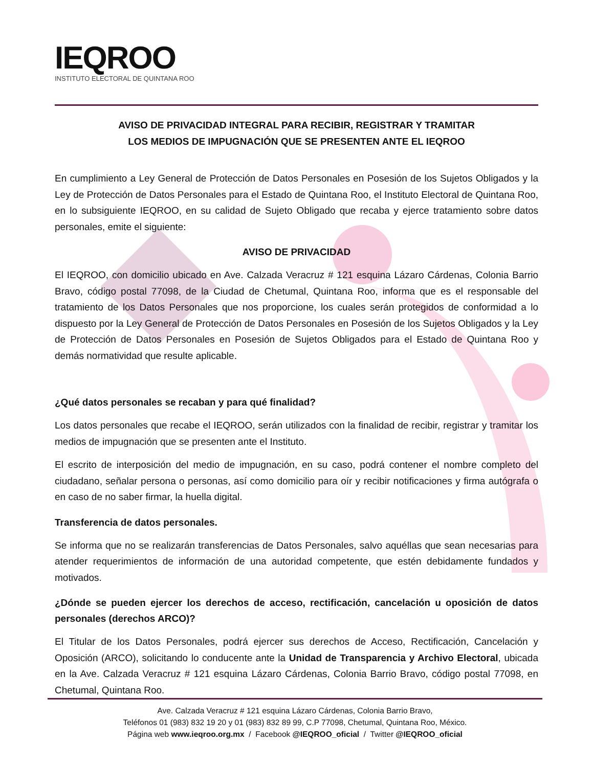IEQROO
INSTITUTO ELECTORAL DE QUINTANA ROO
AVISO DE PRIVACIDAD INTEGRAL PARA RECIBIR, REGISTRAR Y TRAMITAR
LOS MEDIOS DE IMPUGNACIÓN QUE SE PRESENTEN ANTE EL IEQROO
En cumplimiento a Ley General de Protección de Datos Personales en Posesión de los Sujetos Obligados y la Ley de Protección de Datos Personales para el Estado de Quintana Roo, el Instituto Electoral de Quintana Roo, en lo subsiguiente IEQROO, en su calidad de Sujeto Obligado que recaba y ejerce tratamiento sobre datos personales, emite el siguiente:
AVISO DE PRIVACIDAD
El IEQROO, con domicilio ubicado en Ave. Calzada Veracruz # 121 esquina Lázaro Cárdenas, Colonia Barrio Bravo, código postal 77098, de la Ciudad de Chetumal, Quintana Roo, informa que es el responsable del tratamiento de los Datos Personales que nos proporcione, los cuales serán protegidos de conformidad a lo dispuesto por la Ley General de Protección de Datos Personales en Posesión de los Sujetos Obligados y la Ley de Protección de Datos Personales en Posesión de Sujetos Obligados para el Estado de Quintana Roo y demás normatividad que resulte aplicable.
¿Qué datos personales se recaban y para qué finalidad?
Los datos personales que recabe el IEQROO, serán utilizados con la finalidad de recibir, registrar y tramitar los medios de impugnación que se presenten ante el Instituto.
El escrito de interposición del medio de impugnación, en su caso, podrá contener el nombre completo del ciudadano, señalar persona o personas, así como domicilio para oír y recibir notificaciones y firma autógrafa o en caso de no saber firmar, la huella digital.
Transferencia de datos personales.
Se informa que no se realizarán transferencias de Datos Personales, salvo aquéllas que sean necesarias para atender requerimientos de información de una autoridad competente, que estén debidamente fundados y motivados.
¿Dónde se pueden ejercer los derechos de acceso, rectificación, cancelación u oposición de datos personales (derechos ARCO)?
El Titular de los Datos Personales, podrá ejercer sus derechos de Acceso, Rectificación, Cancelación y Oposición (ARCO), solicitando lo conducente ante la Unidad de Transparencia y Archivo Electoral, ubicada en la Ave. Calzada Veracruz # 121 esquina Lázaro Cárdenas, Colonia Barrio Bravo, código postal 77098, en Chetumal, Quintana Roo.
Ave. Calzada Veracruz # 121 esquina Lázaro Cárdenas, Colonia Barrio Bravo,
Teléfonos 01 (983) 832 19 20 y 01 (983) 832 89 99, C.P 77098, Chetumal, Quintana Roo, México.
Página web www.ieqroo.org.mx / Facebook @IEQROO_oficial / Twitter @IEQROO_oficial